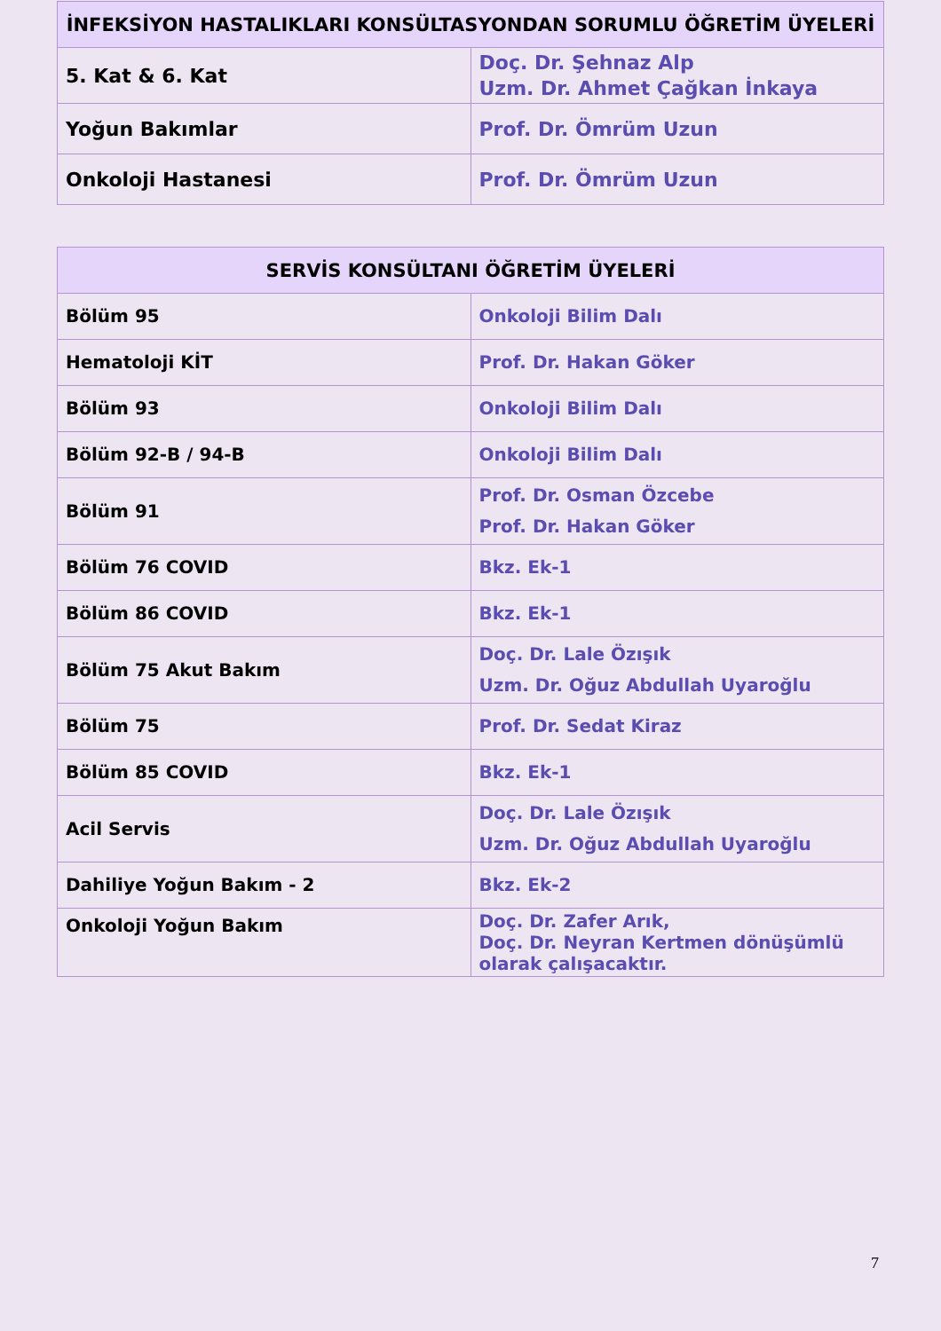| İNFEKSİYON HASTALIKLARI KONSÜLTASYONDAN SORUMLU ÖĞRETİM ÜYELERİ | |
| --- | --- |
| 5. Kat & 6. Kat | Doç. Dr. Şehnaz Alp Uzm. Dr. Ahmet Çağkan İnkaya |
| Yoğun Bakımlar | Prof. Dr. Ömrüm Uzun |
| Onkoloji Hastanesi | Prof. Dr. Ömrüm Uzun |
| SERVİS KONSÜLTANI ÖĞRETİM ÜYELERİ | |
| --- | --- |
| Bölüm 95 | Onkoloji Bilim Dalı |
| Hematoloji KİT | Prof. Dr. Hakan Göker |
| Bölüm 93 | Onkoloji Bilim Dalı |
| Bölüm 92-B / 94-B | Onkoloji Bilim Dalı |
| Bölüm 91 | Prof. Dr. Osman Özcebe Prof. Dr. Hakan Göker |
| Bölüm 76 COVID | Bkz. Ek-1 |
| Bölüm 86 COVID | Bkz. Ek-1 |
| Bölüm 75 Akut Bakım | Doç. Dr. Lale Özışık Uzm. Dr. Oğuz Abdullah Uyaroğlu |
| Bölüm 75 | Prof. Dr. Sedat Kiraz |
| Bölüm 85 COVID | Bkz. Ek-1 |
| Acil Servis | Doç. Dr. Lale Özışık Uzm. Dr. Oğuz Abdullah Uyaroğlu |
| Dahiliye Yoğun Bakım - 2 | Bkz. Ek-2 |
| Onkoloji Yoğun Bakım | Doç. Dr. Zafer Arık, Doç. Dr. Neyran Kertmen dönüşümlü olarak çalışacaktır. |
7